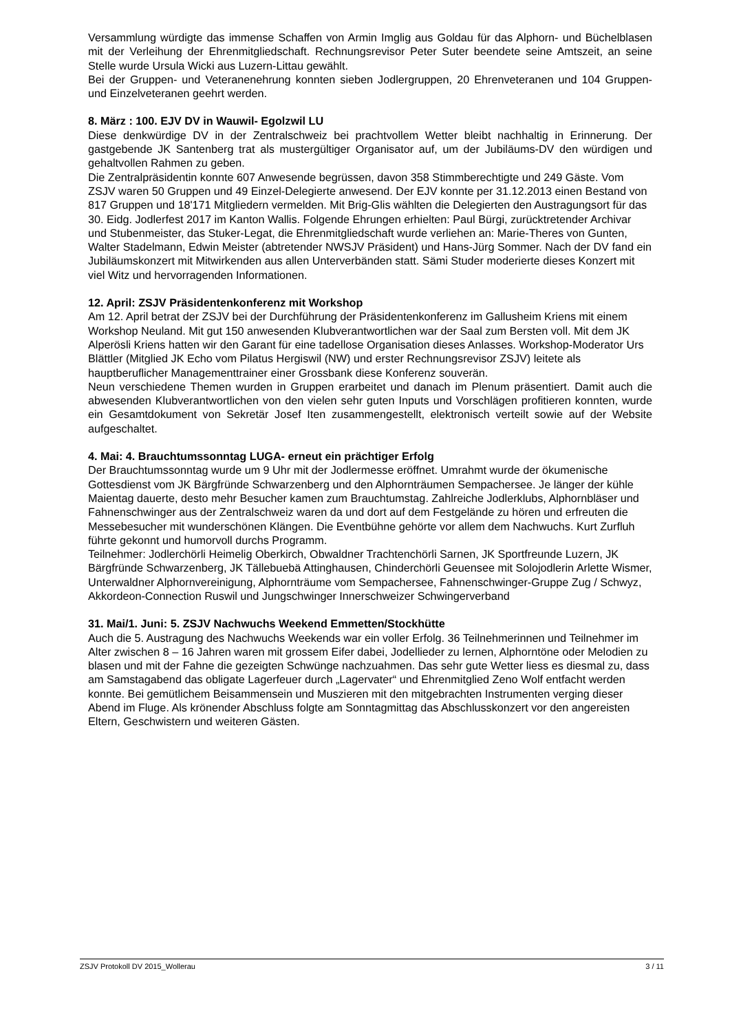Versammlung würdigte das immense Schaffen von Armin Imglig aus Goldau für das Alphorn- und Büchelblasen mit der Verleihung der Ehrenmitgliedschaft. Rechnungsrevisor Peter Suter beendete seine Amtszeit, an seine Stelle wurde Ursula Wicki aus Luzern-Littau gewählt.
Bei der Gruppen- und Veteranenehrung konnten sieben Jodlergruppen, 20 Ehrenveteranen und 104 Gruppen- und Einzelveteranen geehrt werden.
8. März : 100. EJV DV in Wauwil- Egolzwil LU
Diese denkwürdige DV in der Zentralschweiz bei prachtvollem Wetter bleibt nachhaltig in Erinnerung. Der gastgebende JK Santenberg trat als mustergültiger Organisator auf, um der Jubiläums-DV den würdigen und gehaltvollen Rahmen zu geben.
Die Zentralpräsidentin konnte 607 Anwesende begrüssen, davon 358 Stimmberechtigte und 249 Gäste. Vom ZSJV waren 50 Gruppen und 49 Einzel-Delegierte anwesend. Der EJV konnte per 31.12.2013 einen Bestand von 817 Gruppen und 18'171 Mitgliedern vermelden. Mit Brig-Glis wählten die Delegierten den Austragungsort für das 30. Eidg. Jodlerfest 2017 im Kanton Wallis. Folgende Ehrungen erhielten: Paul Bürgi, zurücktretender Archivar und Stubenmeister, das Stuker-Legat, die Ehrenmitgliedschaft wurde verliehen an: Marie-Theres von Gunten, Walter Stadelmann, Edwin Meister (abtretender NWSJV Präsident) und Hans-Jürg Sommer. Nach der DV fand ein Jubiläumskonzert mit Mitwirkenden aus allen Unterverbänden statt. Sämi Studer moderierte dieses Konzert mit viel Witz und hervorragenden Informationen.
12. April: ZSJV Präsidentenkonferenz mit Workshop
Am 12. April betrat der ZSJV bei der Durchführung der Präsidentenkonferenz im Gallusheim Kriens mit einem Workshop Neuland. Mit gut 150 anwesenden Klubverantwortlichen war der Saal zum Bersten voll. Mit dem JK Alperösli Kriens hatten wir den Garant für eine tadellose Organisation dieses Anlasses. Workshop-Moderator Urs Blättler (Mitglied JK Echo vom Pilatus Hergiswil (NW) und erster Rechnungsrevisor ZSJV) leitete als hauptberuflicher Managementtrainer einer Grossbank diese Konferenz souverän.
Neun verschiedene Themen wurden in Gruppen erarbeitet und danach im Plenum präsentiert. Damit auch die abwesenden Klubverantwortlichen von den vielen sehr guten Inputs und Vorschlägen profitieren konnten, wurde ein Gesamtdokument von Sekretär Josef Iten zusammengestellt, elektronisch verteilt sowie auf der Website aufgeschaltet.
4. Mai: 4. Brauchtumssonntag LUGA- erneut ein prächtiger Erfolg
Der Brauchtumssonntag wurde um 9 Uhr mit der Jodlermesse eröffnet. Umrahmt wurde der ökumenische Gottesdienst vom JK Bärgfründe Schwarzenberg und den Alphornträumen Sempachersee. Je länger der kühle Maientag dauerte, desto mehr Besucher kamen zum Brauchtumstag. Zahlreiche Jodlerklubs, Alphornbläser und Fahnenschwinger aus der Zentralschweiz waren da und dort auf dem Festgelände zu hören und erfreuten die Messebesucher mit wunderschönen Klängen. Die Eventbühne gehörte vor allem dem Nachwuchs. Kurt Zurfluh führte gekonnt und humorvoll durchs Programm.
Teilnehmer: Jodlerchörli Heimelig Oberkirch, Obwaldner Trachtenchörli Sarnen, JK Sportfreunde Luzern, JK Bärgfründe Schwarzenberg, JK Tällebuebä Attinghausen, Chinderchörli Geuensee mit Solojodlerin Arlette Wismer, Unterwaldner Alphornvereinigung, Alphornträume vom Sempachersee, Fahnenschwinger-Gruppe Zug / Schwyz, Akkordeon-Connection Ruswil und Jungschwinger Innerschweizer Schwingerverband
31. Mai/1. Juni: 5. ZSJV Nachwuchs Weekend Emmetten/Stockhütte
Auch die 5. Austragung des Nachwuchs Weekends war ein voller Erfolg. 36 Teilnehmerinnen und Teilnehmer im Alter zwischen 8 – 16 Jahren waren mit grossem Eifer dabei, Jodellieder zu lernen, Alphorntöne oder Melodien zu blasen und mit der Fahne die gezeigten Schwünge nachzuahmen. Das sehr gute Wetter liess es diesmal zu, dass am Samstagabend das obligate Lagerfeuer durch „Lagervater“ und Ehrenmitglied Zeno Wolf entfacht werden konnte. Bei gemütlichem Beisammensein und Muszieren mit den mitgebrachten Instrumenten verging dieser Abend im Fluge. Als krönender Abschluss folgte am Sonntagmittag das Abschlusskonzert vor den angereisten Eltern, Geschwistern und weiteren Gästen.
ZSJV Protokoll DV 2015_Wollerau 3 / 11